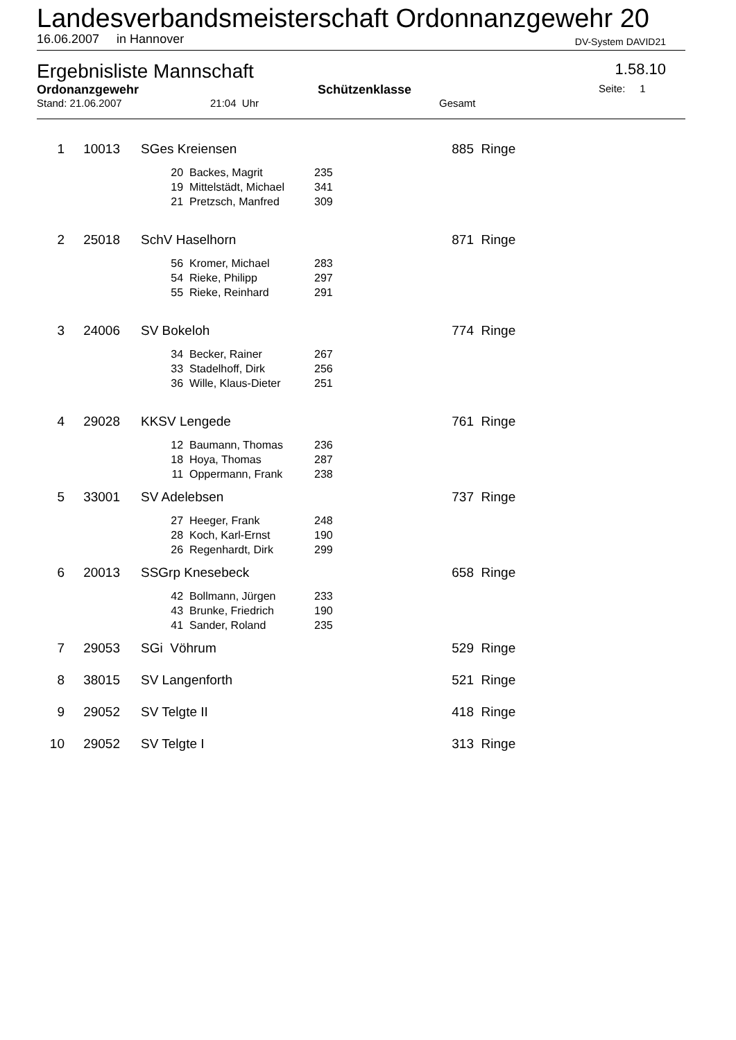Landesverbandsmeisterschaft Ordonnanzgewehr 20
16.06.2007 in Hannover DV-System DAVID21
Ergebnisliste Mannschaft 1.58.10
Ordonanzgewehr Schützenklasse Seite: 1
Stand: 21.06.2007 21:04 Uhr Gesamt
| 1 | 10013 | | SGes Kreiensen | | | | 885 | Ringe |
| | | | 20 | Backes, Magrit | 235 | | | |
| | | | 19 | Mittelstädt, Michael | 341 | | | |
| | | | 21 | Pretzsch, Manfred | 309 | | | |
| 2 | 25018 | | SchV Haselhorn | | | | 871 | Ringe |
| | | | 56 | Kromer, Michael | 283 | | | |
| | | | 54 | Rieke, Philipp | 297 | | | |
| | | | 55 | Rieke, Reinhard | 291 | | | |
| 3 | 24006 | | SV Bokeloh | | | | 774 | Ringe |
| | | | 34 | Becker, Rainer | 267 | | | |
| | | | 33 | Stadelhoff, Dirk | 256 | | | |
| | | | 36 | Wille, Klaus-Dieter | 251 | | | |
| 4 | 29028 | | KKSV Lengede | | | | 761 | Ringe |
| | | | 12 | Baumann, Thomas | 236 | | | |
| | | | 18 | Hoya, Thomas | 287 | | | |
| | | | 11 | Oppermann, Frank | 238 | | | |
| 5 | 33001 | | SV Adelebsen | | | | 737 | Ringe |
| | | | 27 | Heeger, Frank | 248 | | | |
| | | | 28 | Koch, Karl-Ernst | 190 | | | |
| | | | 26 | Regenhardt, Dirk | 299 | | | |
| 6 | 20013 | | SSGrp Knesebeck | | | | 658 | Ringe |
| | | | 42 | Bollmann, Jürgen | 233 | | | |
| | | | 43 | Brunke, Friedrich | 190 | | | |
| | | | 41 | Sander, Roland | 235 | | | |
| 7 | 29053 | | SGi Vöhrum | | | | 529 | Ringe |
| 8 | 38015 | | SV Langenforth | | | | 521 | Ringe |
| 9 | 29052 | | SV Telgte II | | | | 418 | Ringe |
| 10 | 29052 | | SV Telgte I | | | | 313 | Ringe |